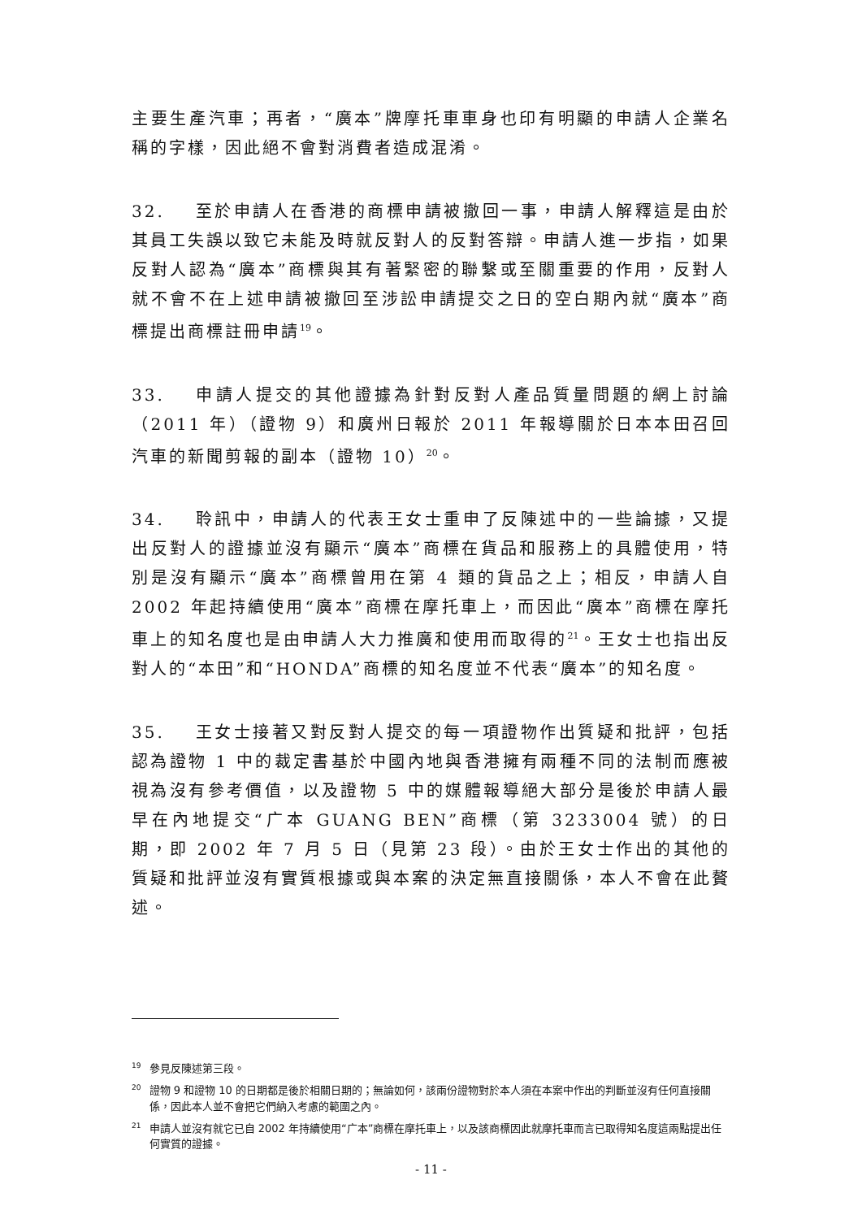主要生產汽車；再者，“廣本”牌摩托車車身也印有明顯的申請人企業名稱的字樣，因此絕不會對消費者造成混淆。
32. 至於申請人在香港的商標申請被撤回一事，申請人解釋這是由於其員工失誤以致它未能及時就反對人的反對答辯。申請人進一步指，如果反對人認為“廣本”商標與其有著緊密的聯繫或至關重要的作用，反對人就不會不在上述申請被撤回至涉訟申請提交之日的空白期內就“廣本”商標提出商標註冊申請<sup>19</sup>。
33. 申請人提交的其他證據為針對反對人產品質量問題的網上討論（2011 年）（證物 9）和廣州日報於 2011 年報導關於日本本田召回汽車的新聞剪報的副本（證物 10）<sup>20</sup>。
34. 聆訊中，申請人的代表王女士重申了反陳述中的一些論據，又提出反對人的證據並沒有顯示“廣本”商標在貨品和服務上的具體使用，特別是沒有顯示“廣本”商標曾用在第 4 類的貨品之上；相反，申請人自 2002 年起持續使用“廣本”商標在摩托車上，而因此“廣本”商標在摩托車上的知名度也是由申請人大力推廣和使用而取得的<sup>21</sup>。王女士也指出反對人的“本田”和“HONDA”商標的知名度並不代表“廣本”的知名度。
35. 王女士接著又對反對人提交的每一項證物作出質疑和批評，包括認為證物 1 中的裁定書基於中國內地與香港擁有兩種不同的法制而應被視為沒有參考價值，以及證物 5 中的媒體報導絕大部分是後於申請人最早在內地提交“广本 GUANG BEN”商標（第 3233004 號）的日期，即 2002 年 7 月 5 日（見第 23 段）。由於王女士作出的其他的質疑和批評並沒有實質根據或與本案的決定無直接關係，本人不會在此贅述。
<sup>19</sup> 參見反陳述第三段。
<sup>20</sup> 證物 9 和證物 10 的日期都是後於相關日期的；無論如何，該兩份證物對於本人須在本案中作出的判斷並沒有任何直接關係，因此本人並不會把它們納入考慮的範圍之內。
<sup>21</sup> 申請人並沒有就它已自 2002 年持續使用“广本”商標在摩托車上，以及該商標因此就摩托車而言已取得知名度這兩點提出任何實質的證據。
- 11 -